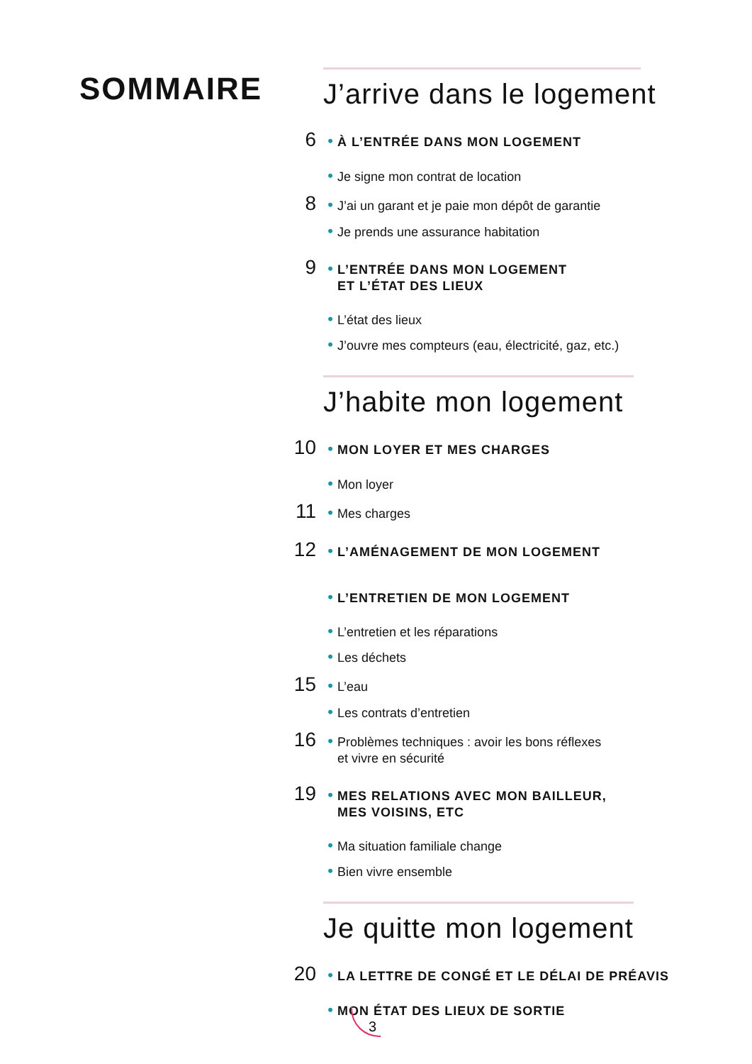SOMMAIRE
J’arrive dans le logement
6 • À L’ENTRÉE DANS MON LOGEMENT
• Je signe mon contrat de location
8 • J’ai un garant et je paie mon dépôt de garantie
• Je prends une assurance habitation
9 • L’ENTRÉE DANS MON LOGEMENT
ET L’ÉTAT DES LIEUX
• L’état des lieux
• J’ouvre mes compteurs (eau, électricité, gaz, etc.)
J’habite mon logement
10 • MON LOYER ET MES CHARGES
• Mon loyer
11 • Mes charges
12 • L’AMÉNAGEMENT DE MON LOGEMENT
• L’ENTRETIEN DE MON LOGEMENT
• L’entretien et les réparations
• Les déchets
15 • L’eau
• Les contrats d’entretien
16 • Problèmes techniques : avoir les bons réflexes
et vivre en sécurité
19 • MES RELATIONS AVEC MON BAILLEUR,
MES VOISINS, ETC
• Ma situation familiale change
• Bien vivre ensemble
Je quitte mon logement
20 • LA LETTRE DE CONGÉ ET LE DÉLAI DE PRÉAVIS
• MON ÉTAT DES LIEUX DE SORTIE
3